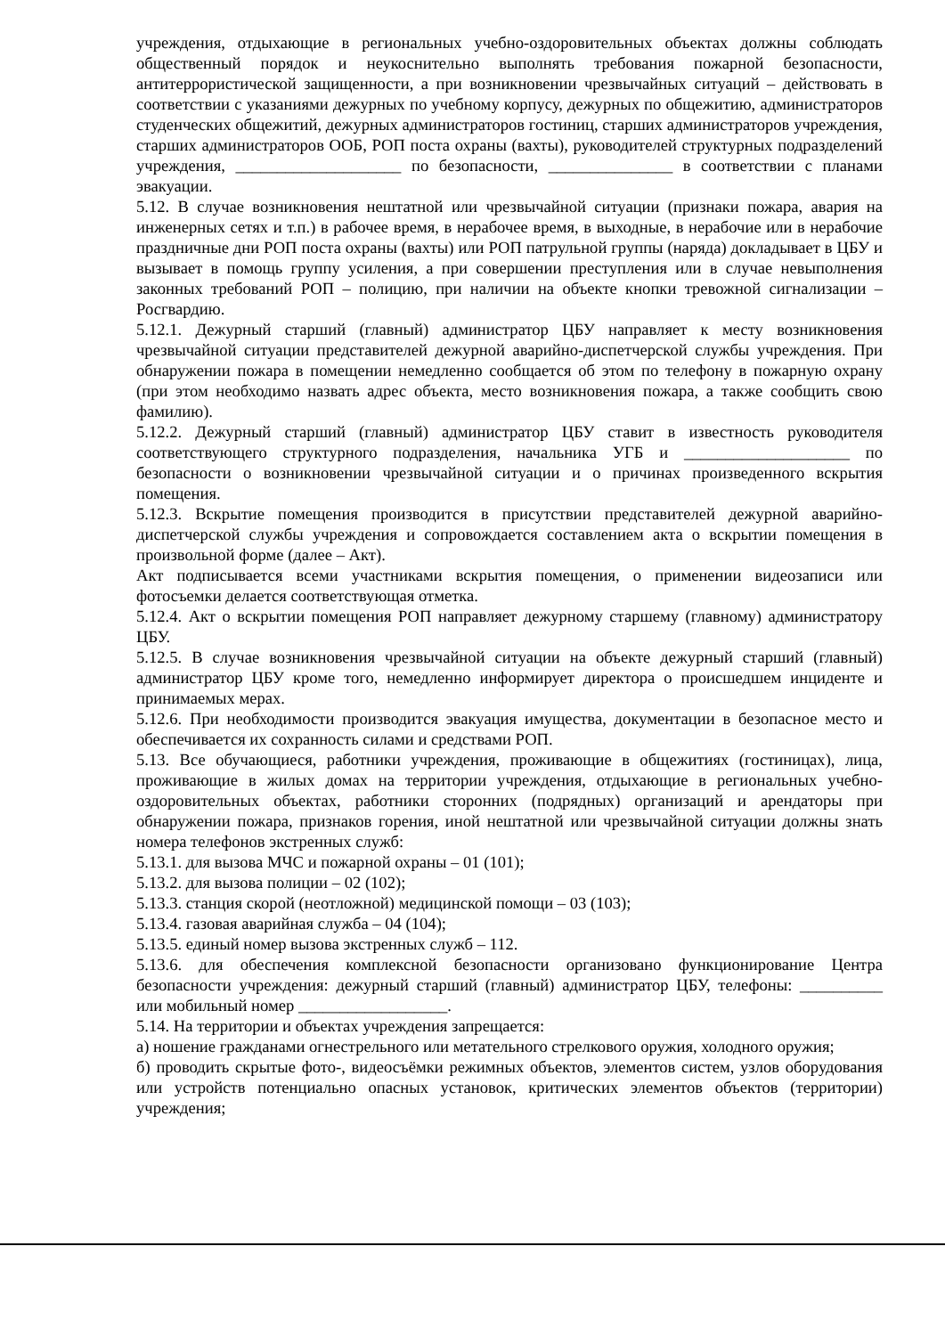учреждения, отдыхающие в региональных учебно-оздоровительных объектах должны соблюдать общественный порядок и неукоснительно выполнять требования пожарной безопасности, антитеррористической защищенности, а при возникновении чрезвычайных ситуаций – действовать в соответствии с указаниями дежурных по учебному корпусу, дежурных по общежитию, администраторов студенческих общежитий, дежурных администраторов гостиниц, старших администраторов учреждения, старших администраторов ООБ, РОП поста охраны (вахты), руководителей структурных подразделений учреждения, ____________________ по безопасности, _______________ в соответствии с планами эвакуации.
5.12. В случае возникновения нештатной или чрезвычайной ситуации (признаки пожара, авария на инженерных сетях и т.п.) в рабочее время, в нерабочее время, в выходные, в нерабочие или в нерабочие праздничные дни РОП поста охраны (вахты) или РОП патрульной группы (наряда) докладывает в ЦБУ и вызывает в помощь группу усиления, а при совершении преступления или в случае невыполнения законных требований РОП – полицию, при наличии на объекте кнопки тревожной сигнализации – Росгвардию.
5.12.1. Дежурный старший (главный) администратор ЦБУ направляет к месту возникновения чрезвычайной ситуации представителей дежурной аварийно-диспетчерской службы учреждения. При обнаружении пожара в помещении немедленно сообщается об этом по телефону в пожарную охрану (при этом необходимо назвать адрес объекта, место возникновения пожара, а также сообщить свою фамилию).
5.12.2. Дежурный старший (главный) администратор ЦБУ ставит в известность руководителя соответствующего структурного подразделения, начальника УГБ и ____________________ по безопасности о возникновении чрезвычайной ситуации и о причинах произведенного вскрытия помещения.
5.12.3. Вскрытие помещения производится в присутствии представителей дежурной аварийно-диспетчерской службы учреждения и сопровождается составлением акта о вскрытии помещения в произвольной форме (далее – Акт).
Акт подписывается всеми участниками вскрытия помещения, о применении видеозаписи или фотосъемки делается соответствующая отметка.
5.12.4. Акт о вскрытии помещения РОП направляет дежурному старшему (главному) администратору ЦБУ.
5.12.5. В случае возникновения чрезвычайной ситуации на объекте дежурный старший (главный) администратор ЦБУ кроме того, немедленно информирует директора о происшедшем инциденте и принимаемых мерах.
5.12.6. При необходимости производится эвакуация имущества, документации в безопасное место и обеспечивается их сохранность силами и средствами РОП.
5.13. Все обучающиеся, работники учреждения, проживающие в общежитиях (гостиницах), лица, проживающие в жилых домах на территории учреждения, отдыхающие в региональных учебно-оздоровительных объектах, работники сторонних (подрядных) организаций и арендаторы при обнаружении пожара, признаков горения, иной нештатной или чрезвычайной ситуации должны знать номера телефонов экстренных служб:
5.13.1. для вызова МЧС и пожарной охраны – 01 (101);
5.13.2. для вызова полиции – 02 (102);
5.13.3. станция скорой (неотложной) медицинской помощи – 03 (103);
5.13.4. газовая аварийная служба – 04 (104);
5.13.5. единый номер вызова экстренных служб – 112.
5.13.6. для обеспечения комплексной безопасности организовано функционирование Центра безопасности учреждения: дежурный старший (главный) администратор ЦБУ, телефоны: __________ или мобильный номер __________________.
5.14. На территории и объектах учреждения запрещается:
а) ношение гражданами огнестрельного или метательного стрелкового оружия, холодного оружия;
б) проводить скрытые фото-, видеосъёмки режимных объектов, элементов систем, узлов оборудования или устройств потенциально опасных установок, критических элементов объектов (территории) учреждения;